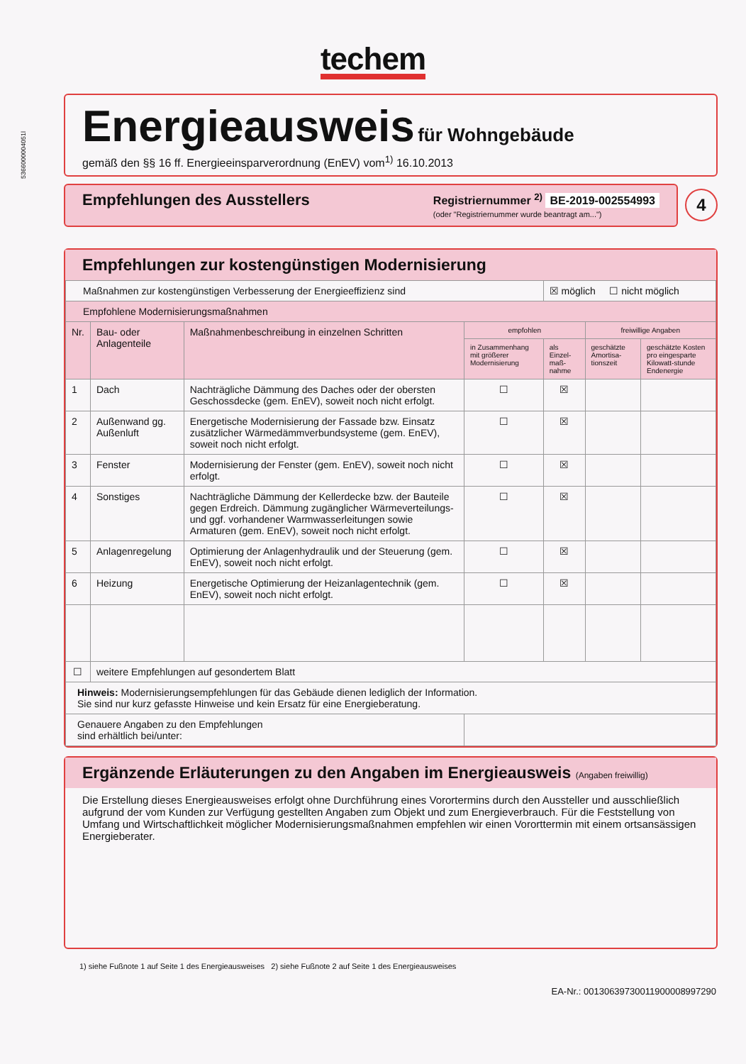techem
5366000004051l
Energieausweis
für Wohngebäude
gemäß den §§ 16 ff. Energieeinsparverordnung (EnEV) vom<sup>1)</sup> 16.10.2013
Empfehlungen des Ausstellers
Registriernummer <sup>2)</sup> BE-2019-002554993
(oder "Registriernummer wurde beantragt am...")
4
Empfehlungen zur kostengünstigen Modernisierung
| Maßnahmen zur kostengünstigen Verbesserung der Energieeffizienz sind | | | | ☒ möglich ☐ nicht möglich | | |
| Empfohlene Modernisierungsmaßnahmen | | | | | | |
| Nr. | Bau- oder Anlagenteile | Maßnahmenbeschreibung in einzelnen Schritten | empfohlen | | freiwillige Angaben | |
| | | | in Zusammenhang mit größerer Modernisierung | als Einzel-maß-nahme | geschätzte Amortisa-tionszeit | geschätzte Kosten pro eingesparte Kilowatt-stunde Endenergie |
| 1 | Dach | Nachträgliche Dämmung des Daches oder der obersten Geschossdecke (gem. EnEV), soweit noch nicht erfolgt. | ☐ | ☒ | | |
| 2 | Außenwand gg. Außenluft | Energetische Modernisierung der Fassade bzw. Einsatz zusätzlicher Wärmedämmverbundsysteme (gem. EnEV), soweit noch nicht erfolgt. | ☐ | ☒ | | |
| 3 | Fenster | Modernisierung der Fenster (gem. EnEV), soweit noch nicht erfolgt. | ☐ | ☒ | | |
| 4 | Sonstiges | Nachträgliche Dämmung der Kellerdecke bzw. der Bauteile gegen Erdreich. Dämmung zugänglicher Wärmeverteilungs- und ggf. vorhandener Warmwasserleitungen sowie Armaturen (gem. EnEV), soweit noch nicht erfolgt. | ☐ | ☒ | | |
| 5 | Anlagenregelung | Optimierung der Anlagenhydraulik und der Steuerung (gem. EnEV), soweit noch nicht erfolgt. | ☐ | ☒ | | |
| 6 | Heizung | Energetische Optimierung der Heizanlagentechnik (gem. EnEV), soweit noch nicht erfolgt. | ☐ | ☒ | | |
| ☐ | weitere Empfehlungen auf gesondertem Blatt | | | | | |
| Hinweis: Modernisierungsempfehlungen für das Gebäude dienen lediglich der Information. Sie sind nur kurz gefasste Hinweise und kein Ersatz für eine Energieberatung. | | | | | | |
| Genauere Angaben zu den Empfehlungen sind erhältlich bei/unter: | | | | | | |
Ergänzende Erläuterungen zu den Angaben im Energieausweis (Angaben freiwillig)
Die Erstellung dieses Energieausweises erfolgt ohne Durchführung eines Vorortermins durch den Aussteller und ausschließlich aufgrund der vom Kunden zur Verfügung gestellten Angaben zum Objekt und zum Energieverbrauch. Für die Feststellung von Umfang und Wirtschaftlichkeit möglicher Modernisierungsmaßnahmen empfehlen wir einen Vororttermin mit einem ortsansässigen Energieberater.
1) siehe Fußnote 1 auf Seite 1 des Energieausweises 2) siehe Fußnote 2 auf Seite 1 des Energieausweises
EA-Nr.: 00130639730011900008997290